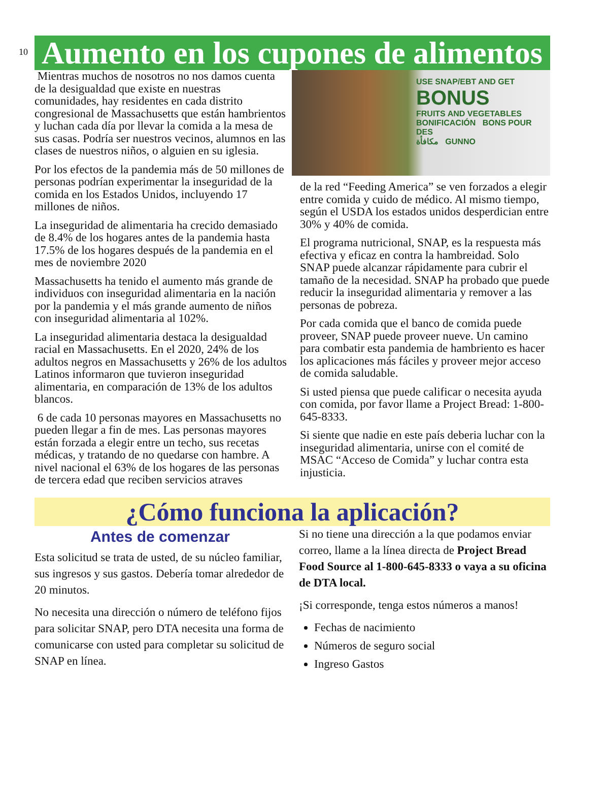10
Aumento en los cupones de alimentos
Mientras muchos de nosotros no nos damos cuenta de la desigualdad que existe en nuestras comunidades, hay residentes en cada distrito congresional de Massachusetts que están hambrientos y luchan cada día por llevar la comida a la mesa de sus casas. Podría ser nuestros vecinos, alumnos en las clases de nuestros niños, o alguien en su iglesia.
Por los efectos de la pandemia más de 50 millones de personas podrían experimentar la inseguridad de la comida en los Estados Unidos, incluyendo 17 millones de niños.
La inseguridad de alimentaria ha crecido demasiado de 8.4% de los hogares antes de la pandemia hasta 17.5% de los hogares después de la pandemia en el mes de noviembre 2020
Massachusetts ha tenido el aumento más grande de individuos con inseguridad alimentaria en la nación por la pandemia y el más grande aumento de niños con inseguridad alimentaria al 102%.
La inseguridad alimentaria destaca la desigualdad racial en Massachusetts. En el 2020, 24% de los adultos negros en Massachusetts y 26% de los adultos Latinos informaron que tuvieron inseguridad alimentaria, en comparación de 13% de los adultos blancos.
6 de cada 10 personas mayores en Massachusetts no pueden llegar a fin de mes. Las personas mayores están forzada a elegir entre un techo, sus recetas médicas, y tratando de no quedarse con hambre. A nivel nacional el 63% de los hogares de las personas de tercera edad que reciben servicios atraves
USE SNAP/EBT AND GET
BONUS
FRUITS AND VEGETABLES
BONIFICACIÓN BONS POUR DES
مكافأة GUNNO
de la red “Feeding America” se ven forzados a elegir entre comida y cuido de médico. Al mismo tiempo, según el USDA los estados unidos desperdician entre 30% y 40% de comida.
El programa nutricional, SNAP, es la respuesta más efectiva y eficaz en contra la hambreidad. Solo SNAP puede alcanzar rápidamente para cubrir el tamaño de la necesidad. SNAP ha probado que puede reducir la inseguridad alimentaria y remover a las personas de pobreza.
Por cada comida que el banco de comida puede proveer, SNAP puede proveer nueve. Un camino para combatir esta pandemia de hambriento es hacer los aplicaciones más fáciles y proveer mejor acceso de comida saludable.
Si usted piensa que puede calificar o necesita ayuda con comida, por favor llame a Project Bread: 1-800-645-8333.
Si siente que nadie en este país deberia luchar con la inseguridad alimentaria, unirse con el comité de MSAC “Acceso de Comida” y luchar contra esta injusticia.
¿Cómo funciona la aplicación?
Antes de comenzar
Esta solicitud se trata de usted, de su núcleo familiar, sus ingresos y sus gastos. Debería tomar alrededor de 20 minutos.
No necesita una dirección o número de teléfono fijos para solicitar SNAP, pero DTA necesita una forma de comunicarse con usted para completar su solicitud de SNAP en línea.
Si no tiene una dirección a la que podamos enviar correo, llame a la línea directa de Project Bread Food Source al 1-800-645-8333 o vaya a su oficina de DTA local.
¡Si corresponde, tenga estos números a manos!
Fechas de nacimiento
Números de seguro social
Ingreso Gastos